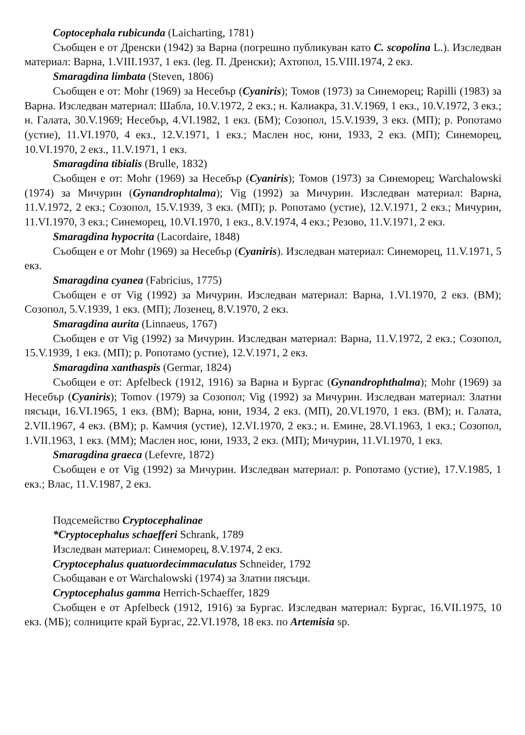Coptocephala rubicunda (Laicharting, 1781)
Съобщен е от Дренски (1942) за Варна (погрешно публикуван като C. scopolina L.). Изследван материал: Варна, 1.VIII.1937, 1 екз. (leg. П. Дренски); Ахтопол, 15.VIII.1974, 2 екз.
Smaragdina limbata (Steven, 1806)
Съобщен е от: Mohr (1969) за Несебър (Cyaniris); Томов (1973) за Синеморец; Rapilli (1983) за Варна. Изследван материал: Шабла, 10.V.1972, 2 екз.; н. Калиакра, 31.V.1969, 1 екз., 10.V.1972, 3 екз.; н. Галата, 30.V.1969; Несебър, 4.VI.1982, 1 екз. (БМ); Созопол, 15.V.1939, 3 екз. (МП); р. Ропотамо (устие), 11.VI.1970, 4 екз., 12.V.1971, 1 екз.; Маслен нос, юни, 1933, 2 екз. (МП); Синеморец, 10.VI.1970, 2 екз., 11.V.1971, 1 екз.
Smaragdina tibialis (Brulle, 1832)
Съобщен е от: Mohr (1969) за Несебър (Cyaniris); Томов (1973) за Синеморец; Warchalowski (1974) за Мичурин (Gynandrophtalma); Vig (1992) за Мичурин. Изследван материал: Варна, 11.V.1972, 2 екз.; Созопол, 15.V.1939, 3 екз. (МП); р. Ропотамо (устие), 12.V.1971, 2 екз.; Мичурин, 11.VI.1970, 3 екз.; Синеморец, 10.VI.1970, 1 екз., 8.V.1974, 4 екз.; Резово, 11.V.1971, 2 екз.
Smaragdina hypocrita (Lacordaire, 1848)
Съобщен е от Mohr (1969) за Несебър (Cyaniris). Изследван материал: Синеморец, 11.V.1971, 5 екз.
Smaragdina cyanea (Fabricius, 1775)
Съобщен е от Vig (1992) за Мичурин. Изследван материал: Варна, 1.VI.1970, 2 екз. (ВМ); Созопол, 5.V.1939, 1 екз. (МП); Лозенец, 8.V.1970, 2 екз.
Smaragdina aurita (Linnaeus, 1767)
Съобщен е от Vig (1992) за Мичурин. Изследван материал: Варна, 11.V.1972, 2 екз.; Созопол, 15.V.1939, 1 екз. (МП); р. Ропотамо (устие), 12.V.1971, 2 екз.
Smaragdina xanthaspis (Germar, 1824)
Съобщен е от: Apfelbeck (1912, 1916) за Варна и Бургас (Gynandrophthalma); Mohr (1969) за Несебър (Cyaniris); Tomov (1979) за Созопол; Vig (1992) за Мичурин. Изследван материал: Златни пясъци, 16.VI.1965, 1 екз. (ВМ); Варна, юни, 1934, 2 екз. (МП), 20.VI.1970, 1 екз. (ВМ); н. Галата, 2.VII.1967, 4 екз. (ВМ); р. Камчия (устие), 12.VI.1970, 2 екз.; н. Емине, 28.VI.1963, 1 екз.; Созопол, 1.VII.1963, 1 екз. (ММ); Маслен нос, юни, 1933, 2 екз. (МП); Мичурин, 11.VI.1970, 1 екз.
Smaragdina graeca (Lefevre, 1872)
Съобщен е от Vig (1992) за Мичурин. Изследван материал: р. Ропотамо (устие), 17.V.1985, 1 екз.; Влас, 11.V.1987, 2 екз.
Подсемейство Cryptocephalinae
*Cryptocephalus schaefferi Schrank, 1789
Изследван материал: Синеморец, 8.V.1974, 2 екз.
Cryptocephalus quatuordecimmaculatus Schneider, 1792
Съобщаван е от Warchalowski (1974) за Златни пясъци.
Cryptocephalus gamma Herrich-Schaeffer, 1829
Съобщен е от Apfelbeck (1912, 1916) за Бургас. Изследван материал: Бургас, 16.VII.1975, 10 екз. (МБ); солниците край Бургас, 22.VI.1978, 18 екз. по Artemisia sp.